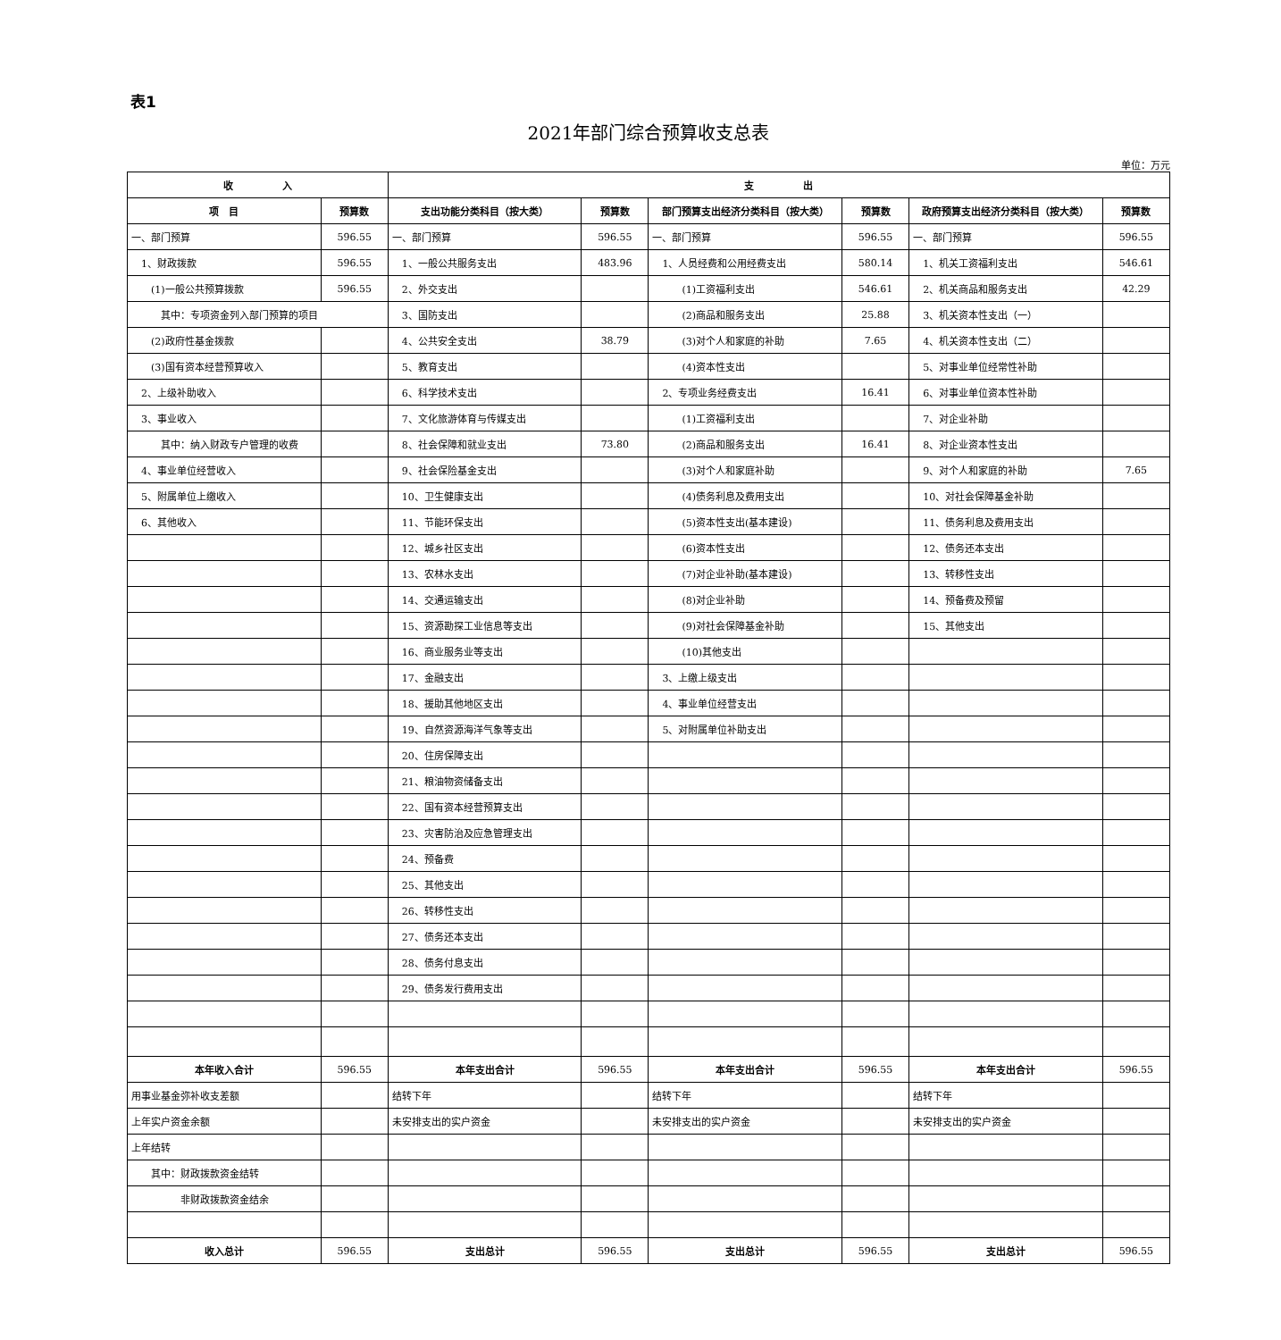表1
2021年部门综合预算收支总表
单位：万元
| 收 入 | | 支 出 | | | | | |
| --- | --- | --- | --- | --- | --- | --- | --- |
| 项 目 | 预算数 | 支出功能分类科目（按大类） | 预算数 | 部门预算支出经济分类科目（按大类） | 预算数 | 政府预算支出经济分类科目（按大类） | 预算数 |
| 一、部门预算 | 596.55 | 一、部门预算 | 596.55 | 一、部门预算 | 596.55 | 一、部门预算 | 596.55 |
| 1、财政拨款 | 596.55 | 1、一般公共服务支出 | 483.96 | 1、人员经费和公用经费支出 | 580.14 | 1、机关工资福利支出 | 546.61 |
| (1)一般公共预算拨款 | 596.55 | 2、外交支出 | | (1)工资福利支出 | 546.61 | 2、机关商品和服务支出 | 42.29 |
| 其中：专项资金列入部门预算的项目 | | 3、国防支出 | | (2)商品和服务支出 | 25.88 | 3、机关资本性支出（一） | |
| (2)政府性基金拨款 | | 4、公共安全支出 | 38.79 | (3)对个人和家庭的补助 | 7.65 | 4、机关资本性支出（二） | |
| (3)国有资本经营预算收入 | | 5、教育支出 | | (4)资本性支出 | | 5、对事业单位经常性补助 | |
| 2、上级补助收入 | | 6、科学技术支出 | | 2、专项业务经费支出 | 16.41 | 6、对事业单位资本性补助 | |
| 3、事业收入 | | 7、文化旅游体育与传媒支出 | | (1)工资福利支出 | | 7、对企业补助 | |
| 其中：纳入财政专户管理的收费 | | 8、社会保障和就业支出 | 73.80 | (2)商品和服务支出 | 16.41 | 8、对企业资本性支出 | |
| 4、事业单位经营收入 | | 9、社会保险基金支出 | | (3)对个人和家庭补助 | | 9、对个人和家庭的补助 | 7.65 |
| 5、附属单位上缴收入 | | 10、卫生健康支出 | | (4)债务利息及费用支出 | | 10、对社会保障基金补助 | |
| 6、其他收入 | | 11、节能环保支出 | | (5)资本性支出(基本建设) | | 11、债务利息及费用支出 | |
| | | 12、城乡社区支出 | | (6)资本性支出 | | 12、债务还本支出 | |
| | | 13、农林水支出 | | (7)对企业补助(基本建设) | | 13、转移性支出 | |
| | | 14、交通运输支出 | | (8)对企业补助 | | 14、预备费及预留 | |
| | | 15、资源勘探工业信息等支出 | | (9)对社会保障基金补助 | | 15、其他支出 | |
| | | 16、商业服务业等支出 | | (10)其他支出 | | | |
| | | 17、金融支出 | | 3、上缴上级支出 | | | |
| | | 18、援助其他地区支出 | | 4、事业单位经营支出 | | | |
| | | 19、自然资源海洋气象等支出 | | 5、对附属单位补助支出 | | | |
| | | 20、住房保障支出 | | | | | |
| | | 21、粮油物资储备支出 | | | | | |
| | | 22、国有资本经营预算支出 | | | | | |
| | | 23、灾害防治及应急管理支出 | | | | | |
| | | 24、预备费 | | | | | |
| | | 25、其他支出 | | | | | |
| | | 26、转移性支出 | | | | | |
| | | 27、债务还本支出 | | | | | |
| | | 28、债务付息支出 | | | | | |
| | | 29、债务发行费用支出 | | | | | |
| 本年收入合计 | 596.55 | 本年支出合计 | 596.55 | 本年支出合计 | 596.55 | 本年支出合计 | 596.55 |
| 用事业基金弥补收支差额 | | 结转下年 | | 结转下年 | | 结转下年 | |
| 上年实户资金余额 | | 未安排支出的实户资金 | | 未安排支出的实户资金 | | 未安排支出的实户资金 | |
| 上年结转 | | | | | | | |
| 其中：财政拨款资金结转 | | | | | | | |
| 非财政拨款资金结余 | | | | | | | |
| 收入总计 | 596.55 | 支出总计 | 596.55 | 支出总计 | 596.55 | 支出总计 | 596.55 |